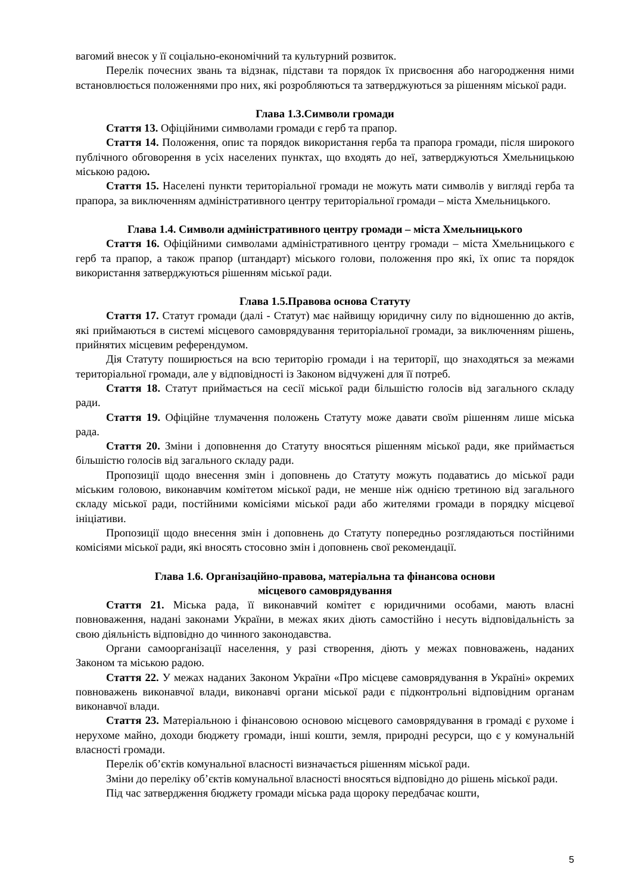вагомий внесок у її соціально-економічний та культурний розвиток.
Перелік почесних звань та відзнак, підстави та порядок їх присвоєння або нагородження ними встановлюється положеннями про них, які розробляються та затверджуються за рішенням міської ради.
Глава 1.3.Символи громади
Стаття 13. Офіційними символами громади є герб та прапор.
Стаття 14. Положення, опис та порядок використання герба та прапора громади, після широкого публічного обговорення в усіх населених пунктах, що входять до неї, затверджуються Хмельницькою міською радою.
Стаття 15. Населені пункти територіальної громади не можуть мати символів у вигляді герба та прапора, за виключенням адміністративного центру територіальної громади – міста Хмельницького.
Глава 1.4. Символи адміністративного центру громади – міста Хмельницького
Стаття 16. Офіційними символами адміністративного центру громади – міста Хмельницького є герб та прапор, а також прапор (штандарт) міського голови, положення про які, їх опис та порядок використання затверджуються рішенням міської ради.
Глава 1.5.Правова основа Статуту
Стаття 17. Статут громади (далі - Статут) має найвищу юридичну силу по відношенню до актів, які приймаються в системі місцевого самоврядування територіальної громади, за виключенням рішень, прийнятих місцевим референдумом.
Дія Статуту поширюється на всю територію громади і на території, що знаходяться за межами територіальної громади, але у відповідності із Законом відчужені для її потреб.
Стаття 18. Статут приймається на сесії міської ради більшістю голосів від загального складу ради.
Стаття 19. Офіційне тлумачення положень Статуту може давати своїм рішенням лише міська рада.
Стаття 20. Зміни і доповнення до Статуту вносяться рішенням міської ради, яке приймається більшістю голосів від загального складу ради.
Пропозиції щодо внесення змін і доповнень до Статуту можуть подаватись до міської ради міським головою, виконавчим комітетом міської ради, не менше ніж однією третиною від загального складу міської ради, постійними комісіями міської ради або жителями громади в порядку місцевої ініціативи.
Пропозиції щодо внесення змін і доповнень до Статуту попередньо розглядаються постійними комісіями міської ради, які вносять стосовно змін і доповнень свої рекомендації.
Глава 1.6. Організаційно-правова, матеріальна та фінансова основи
місцевого самоврядування
Стаття 21. Міська рада, її виконавчий комітет є юридичними особами, мають власні повноваження, надані законами України, в межах яких діють самостійно і несуть відповідальність за свою діяльність відповідно до чинного законодавства.
Органи самоорганізації населення, у разі створення, діють у межах повноважень, наданих Законом та міською радою.
Стаття 22. У межах наданих Законом України «Про місцеве самоврядування в Україні» окремих повноважень виконавчої влади, виконавчі органи міської ради є підконтрольні відповідним органам виконавчої влади.
Стаття 23. Матеріальною і фінансовою основою місцевого самоврядування в громаді є рухоме і нерухоме майно, доходи бюджету громади, інші кошти, земля, природні ресурси, що є у комунальній власності громади.
Перелік об’єктів комунальної власності визначається рішенням міської ради.
Зміни до переліку об’єктів комунальної власності вносяться відповідно до рішень міської ради.
Під час затвердження бюджету громади міська рада щороку передбачає кошти,
5